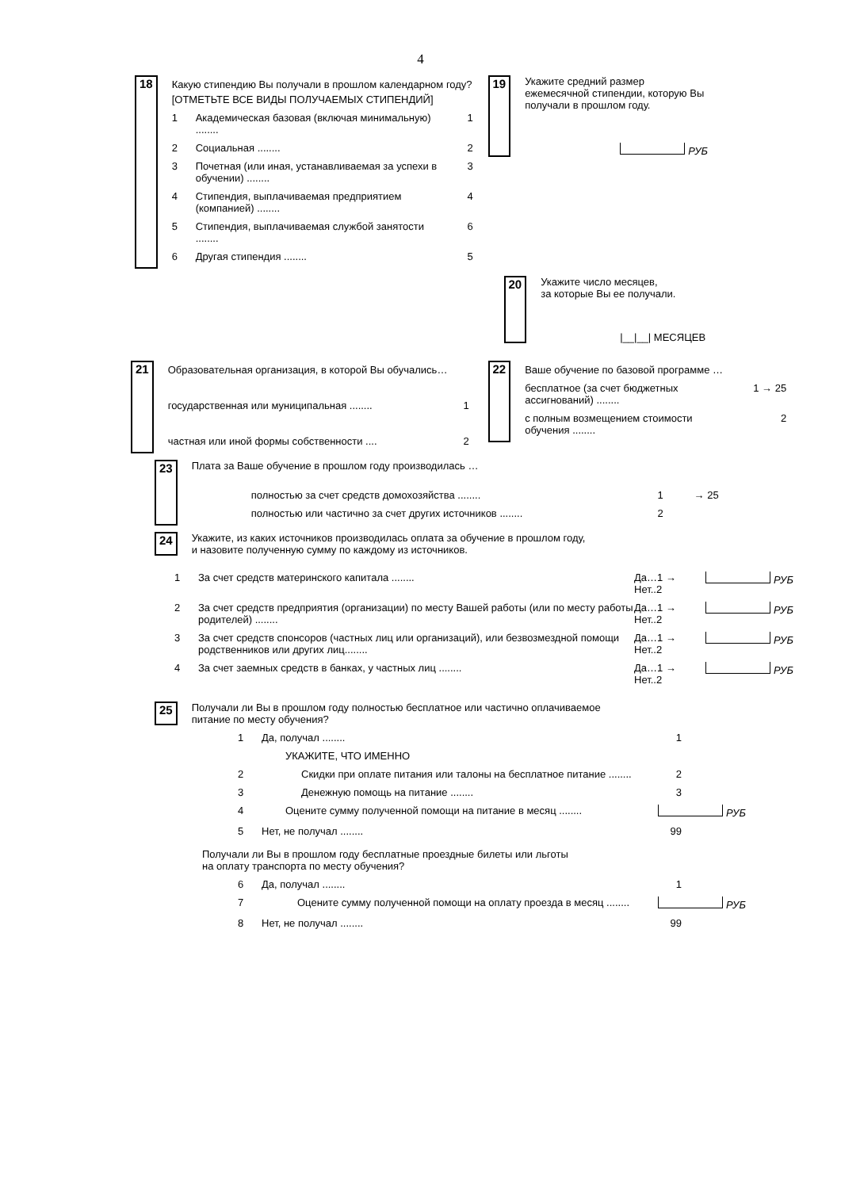4
18
Какую стипендию Вы получали в прошлом календарном году?
[ОТМЕТЬТЕ ВСЕ ВИДЫ ПОЛУЧАЕМЫХ СТИПЕНДИЙ]
1 Академическая базовая (включая минимальную) ........ 1
2 Социальная ........ 2
3 Почетная (или иная, устанавливаемая за успехи в обучении) ........ 3
4 Стипендия, выплачиваемая предприятием (компанией) ........ 4
5 Стипендия, выплачиваемая службой занятости ........ 6
6 Другая стипендия ........ 5
19
Укажите средний размер
ежемесячной стипендии, которую Вы
получали в прошлом году.
РУБ
20
Укажите число месяцев,
за которые Вы ее получали.
|__|__| МЕСЯЦЕВ
21
Образовательная организация, в которой Вы обучались…
государственная или муниципальная ........ 1
частная или иной формы собственности .... 2
22
Ваше обучение по базовой программе …
бесплатное (за счет бюджетных ассигнований) ........ 1 → 25
с полным возмещением стоимости обучения ........ 2
23
Плата за Ваше обучение в прошлом году производилась …
полностью за счет средств домохозяйства ........ 1 → 25
полностью или частично за счет других источников ........ 2
24
Укажите, из каких источников производилась оплата за обучение в прошлом году,
и назовите полученную сумму по каждому из источников.
1 За счет средств материнского капитала ........ Да…1 →
Нет..2 РУБ
2 За счет средств предприятия (организации) по месту Вашей работы (или по месту работы родителей) ........ Да…1 →
Нет..2 РУБ
3 За счет средств спонсоров (частных лиц или организаций), или безвозмездной помощи родственников или других лиц........ Да…1 →
Нет..2 РУБ
4 За счет заемных средств в банках, у частных лиц ........ Да…1 →
Нет..2 РУБ
25
Получали ли Вы в прошлом году полностью бесплатное или частично оплачиваемое
питание по месту обучения?
1 Да, получал ........ 1
УКАЖИТЕ, ЧТО ИМЕННО
2 Скидки при оплате питания или талоны на бесплатное питание ........ 2
3 Денежную помощь на питание ........ 3
4 Оцените сумму полученной помощи на питание в месяц ........ РУБ
5 Нет, не получал ........ 99
Получали ли Вы в прошлом году бесплатные проездные билеты или льготы
на оплату транспорта по месту обучения?
6 Да, получал ........ 1
7 Оцените сумму полученной помощи на оплату проезда в месяц ........ РУБ
8 Нет, не получал ........ 99